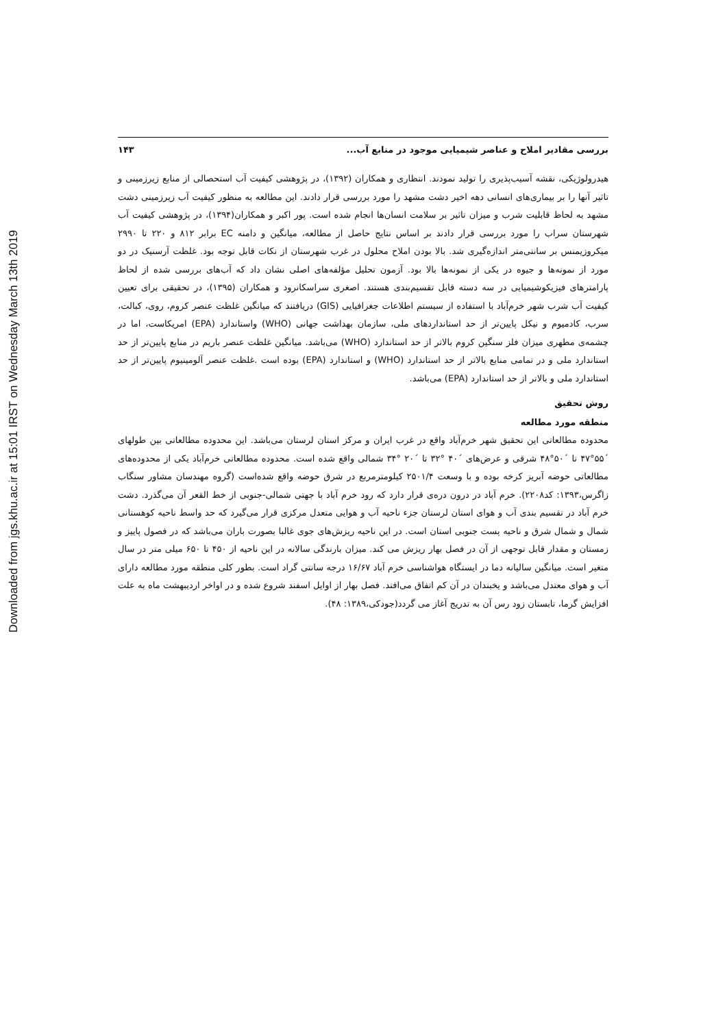Downloaded from jgs.khu.ac.ir at 15:01 IRST on Wednesday March 13th 2019
بررسی مقادیر املاح و عناصر شیمیایی موجود در منابع آب... ۱۴۳
هیدرولوژیکی، نقشه آسیب‌پذیری را تولید نمودند. انتظاری و همکاران (۱۳۹۲)، در پژوهشی کیفیت آب استحصالی از منابع زیرزمینی و تاثیر آنها را بر بیماری‌های انسانی دهه اخیر دشت مشهد را مورد بررسی قرار دادند. این مطالعه به منظور کیفیت آب زیرزمینی دشت مشهد به لحاظ قابلیت شرب و میزان تاثیر بر سلامت انسان‌ها انجام شده است. پور اکبر و همکاران(۱۳۹۴)، در پژوهشی کیفیت آب شهرستان سراب را مورد بررسی قرار دادند بر اساس نتایج حاصل از مطالعه، میانگین و دامنه EC برابر ۸۱۲ و ۲۲۰ تا ۲۹۹۰ میکروزیمنس بر سانتی‌متر اندازه‌گیری شد. بالا بودن املاح محلول در غرب شهرستان از نکات قابل توجه بود. غلظت آرسنیک در دو مورد از نمونه‌ها و جیوه در یکی از نمونه‌ها بالا بود. آزمون تحلیل مؤلفه‌های اصلی نشان داد که آب‌های بررسی شده از لحاظ پارامترهای فیزیکوشیمیایی در سه دسته قابل تقسیم‌بندی هستند. اصغری سراسکانرود و همکاران (۱۳۹۵)، در تحقیقی برای تعیین کیفیت آب شرب شهر خرم‌آباد با استفاده از سیستم اطلاعات جغرافیایی (GIS) دریافتند که میانگین غلظت عنصر کروم، روی، کبالت، سرب، کادمیوم و نیکل پایین‌تر از حد استانداردهای ملی، سازمان بهداشت جهانی (WHO) واستاندارد (EPA) امریکاست، اما در چشمه‌ی مطهری میزان فلز سنگین کروم بالاتر از حد استاندارد (WHO) می‌باشد. میانگین غلظت عنصر باریم در منابع پایین‌تر از حد استاندارد ملی و در تمامی منابع بالاتر از حد استاندارد (WHO) و استاندارد (EPA) بوده است .غلظت عنصر آلومینیوم پایین‌تر از حد استاندارد ملی و بالاتر از حد استاندارد (EPA) می‌باشد.
روش تحقیق
منطقه مورد مطالعه
محدوده مطالعاتی این تحقیق شهر خرم‌آباد واقع در غرب ایران و مرکز استان لرستان می‌باشد. این محدوده مطالعاتی بین طولهای ´۵۵°۴۷ تا ´۵۰°۴۸ شرقی و عرض‌های ´۴۰ °۳۲ تا ´۲۰ °۳۴ شمالی واقع شده است. محدوده مطالعاتی خرم‌آباد یکی از محدوده‌های مطالعاتی حوضه آبریز کرخه بوده و با وسعت ۲۵۰۱/۴ کیلومترمربع در شرق حوضه واقع شده‌است (گروه مهندسان مشاور سنگاب زاگرس،۱۳۹۳: کد۲۲۰۸). خرم آباد در درون دره‌ی قرار دارد که رود خرم آباد با جهتی شمالی-جنوبی از خط القعر آن می‌گذرد. دشت خرم آباد در تقسیم بندی آب و هوای استان لرستان جزء ناحیه آب و هوایی متعدل مرکزی قرار می‌گیرد که حد واسط ناحیه کوهستانی شمال و شمال شرق و ناحیه پست جنوبی استان است. در این ناحیه ریزش‌های جوی غالبا بصورت باران می‌باشد که در فصول پاییز و زمستان و مقدار قابل توجهی از آن در فصل بهار ریزش می کند. میزان بارندگی سالانه در این ناحیه از ۴۵۰ تا ۶۵۰ میلی متر در سال متغیر است. میانگین سالیانه دما در ایستگاه هواشناسی خرم آباد ۱۶/۶۷ درجه سانتی گراد است. بطور کلی منطقه مورد مطالعه دارای آب و هوای معتدل می‌باشد و یخبندان در آن کم اتفاق می‌افتد. فصل بهار از اوایل اسفند شروع شده و در اواخر اردیبهشت ماه به علت افزایش گرما، تابستان زود رس آن به تدریج آغاز می گردد(جودکی،۱۳۸۹: ۴۸).